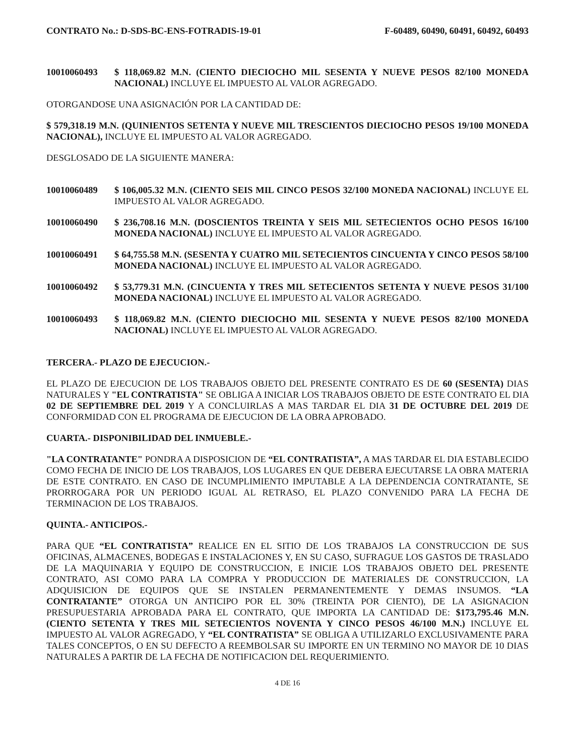CONTRATO No.: D-SDS-BC-ENS-FOTRADIS-19-01 F-60489, 60490, 60491, 60492, 60493
10010060493 $ 118,069.82 M.N. (CIENTO DIECIOCHO MIL SESENTA Y NUEVE PESOS 82/100 MONEDA NACIONAL) INCLUYE EL IMPUESTO AL VALOR AGREGADO.
OTORGANDOSE UNA ASIGNACIÓN POR LA CANTIDAD DE:
$ 579,318.19 M.N. (QUINIENTOS SETENTA Y NUEVE MIL TRESCIENTOS DIECIOCHO PESOS 19/100 MONEDA NACIONAL), INCLUYE EL IMPUESTO AL VALOR AGREGADO.
DESGLOSADO DE LA SIGUIENTE MANERA:
10010060489 $ 106,005.32 M.N. (CIENTO SEIS MIL CINCO PESOS 32/100 MONEDA NACIONAL) INCLUYE EL IMPUESTO AL VALOR AGREGADO.
10010060490 $ 236,708.16 M.N. (DOSCIENTOS TREINTA Y SEIS MIL SETECIENTOS OCHO PESOS 16/100 MONEDA NACIONAL) INCLUYE EL IMPUESTO AL VALOR AGREGADO.
10010060491 $ 64,755.58 M.N. (SESENTA Y CUATRO MIL SETECIENTOS CINCUENTA Y CINCO PESOS 58/100 MONEDA NACIONAL) INCLUYE EL IMPUESTO AL VALOR AGREGADO.
10010060492 $ 53,779.31 M.N. (CINCUENTA Y TRES MIL SETECIENTOS SETENTA Y NUEVE PESOS 31/100 MONEDA NACIONAL) INCLUYE EL IMPUESTO AL VALOR AGREGADO.
10010060493 $ 118,069.82 M.N. (CIENTO DIECIOCHO MIL SESENTA Y NUEVE PESOS 82/100 MONEDA NACIONAL) INCLUYE EL IMPUESTO AL VALOR AGREGADO.
TERCERA.- PLAZO DE EJECUCION.-
EL PLAZO DE EJECUCION DE LOS TRABAJOS OBJETO DEL PRESENTE CONTRATO ES DE 60 (SESENTA) DIAS NATURALES Y "EL CONTRATISTA" SE OBLIGA A INICIAR LOS TRABAJOS OBJETO DE ESTE CONTRATO EL DIA 02 DE SEPTIEMBRE DEL 2019 Y A CONCLUIRLAS A MAS TARDAR EL DIA 31 DE OCTUBRE DEL 2019 DE CONFORMIDAD CON EL PROGRAMA DE EJECUCION DE LA OBRA APROBADO.
CUARTA.- DISPONIBILIDAD DEL INMUEBLE.-
"LA CONTRATANTE" PONDRA A DISPOSICION DE “EL CONTRATISTA”, A MAS TARDAR EL DIA ESTABLECIDO COMO FECHA DE INICIO DE LOS TRABAJOS, LOS LUGARES EN QUE DEBERA EJECUTARSE LA OBRA MATERIA DE ESTE CONTRATO. EN CASO DE INCUMPLIMIENTO IMPUTABLE A LA DEPENDENCIA CONTRATANTE, SE PRORROGARA POR UN PERIODO IGUAL AL RETRASO, EL PLAZO CONVENIDO PARA LA FECHA DE TERMINACION DE LOS TRABAJOS.
QUINTA.- ANTICIPOS.-
PARA QUE “EL CONTRATISTA” REALICE EN EL SITIO DE LOS TRABAJOS LA CONSTRUCCION DE SUS OFICINAS, ALMACENES, BODEGAS E INSTALACIONES Y, EN SU CASO, SUFRAGUE LOS GASTOS DE TRASLADO DE LA MAQUINARIA Y EQUIPO DE CONSTRUCCION, E INICIE LOS TRABAJOS OBJETO DEL PRESENTE CONTRATO, ASI COMO PARA LA COMPRA Y PRODUCCION DE MATERIALES DE CONSTRUCCION, LA ADQUISICION DE EQUIPOS QUE SE INSTALEN PERMANENTEMENTE Y DEMAS INSUMOS. “LA CONTRATANTE” OTORGA UN ANTICIPO POR EL 30% (TREINTA POR CIENTO), DE LA ASIGNACION PRESUPUESTARIA APROBADA PARA EL CONTRATO, QUE IMPORTA LA CANTIDAD DE: $173,795.46 M.N. (CIENTO SETENTA Y TRES MIL SETECIENTOS NOVENTA Y CINCO PESOS 46/100 M.N.) INCLUYE EL IMPUESTO AL VALOR AGREGADO, Y “EL CONTRATISTA” SE OBLIGA A UTILIZARLO EXCLUSIVAMENTE PARA TALES CONCEPTOS, O EN SU DEFECTO A REEMBOLSAR SU IMPORTE EN UN TERMINO NO MAYOR DE 10 DIAS NATURALES A PARTIR DE LA FECHA DE NOTIFICACION DEL REQUERIMIENTO.
4 DE 16